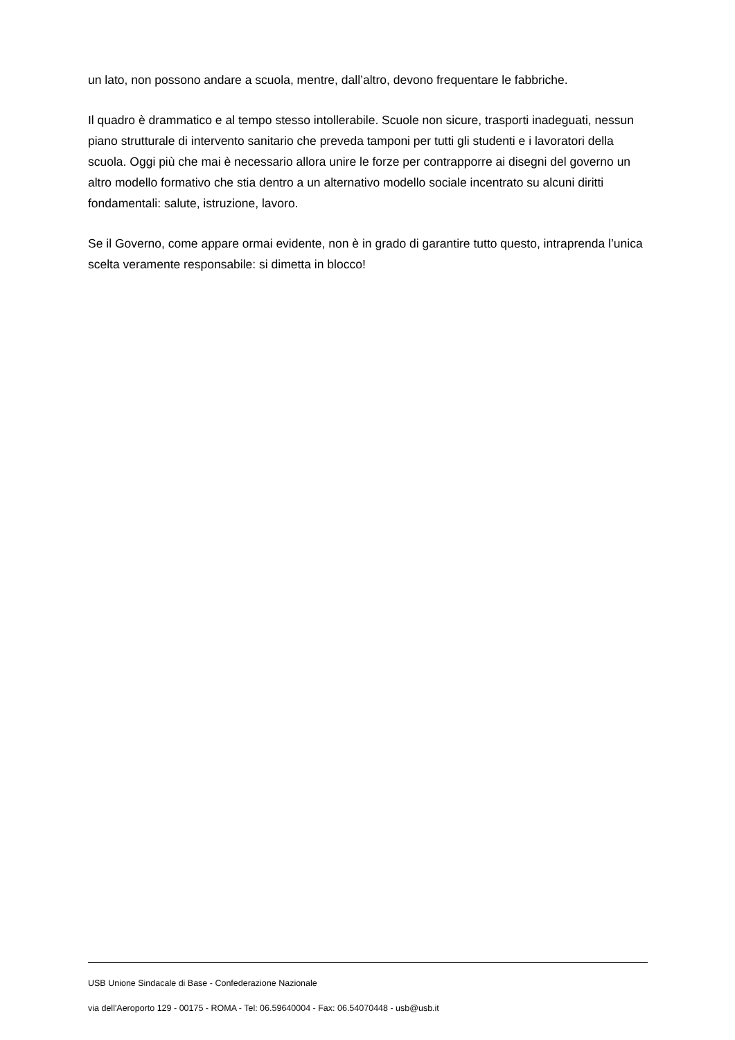un lato, non possono andare a scuola, mentre, dall’altro, devono frequentare le fabbriche.
Il quadro è drammatico e al tempo stesso intollerabile. Scuole non sicure, trasporti inadeguati, nessun piano strutturale di intervento sanitario che preveda tamponi per tutti gli studenti e i lavoratori della scuola. Oggi più che mai è necessario allora unire le forze per contrapporre ai disegni del governo un altro modello formativo che stia dentro a un alternativo modello sociale incentrato su alcuni diritti fondamentali: salute, istruzione, lavoro.
Se il Governo, come appare ormai evidente, non è in grado di garantire tutto questo, intraprenda l’unica scelta veramente responsabile: si dimetta in blocco!
USB Unione Sindacale di Base - Confederazione Nazionale
via dell'Aeroporto 129 - 00175 - ROMA - Tel: 06.59640004 - Fax: 06.54070448 - usb@usb.it